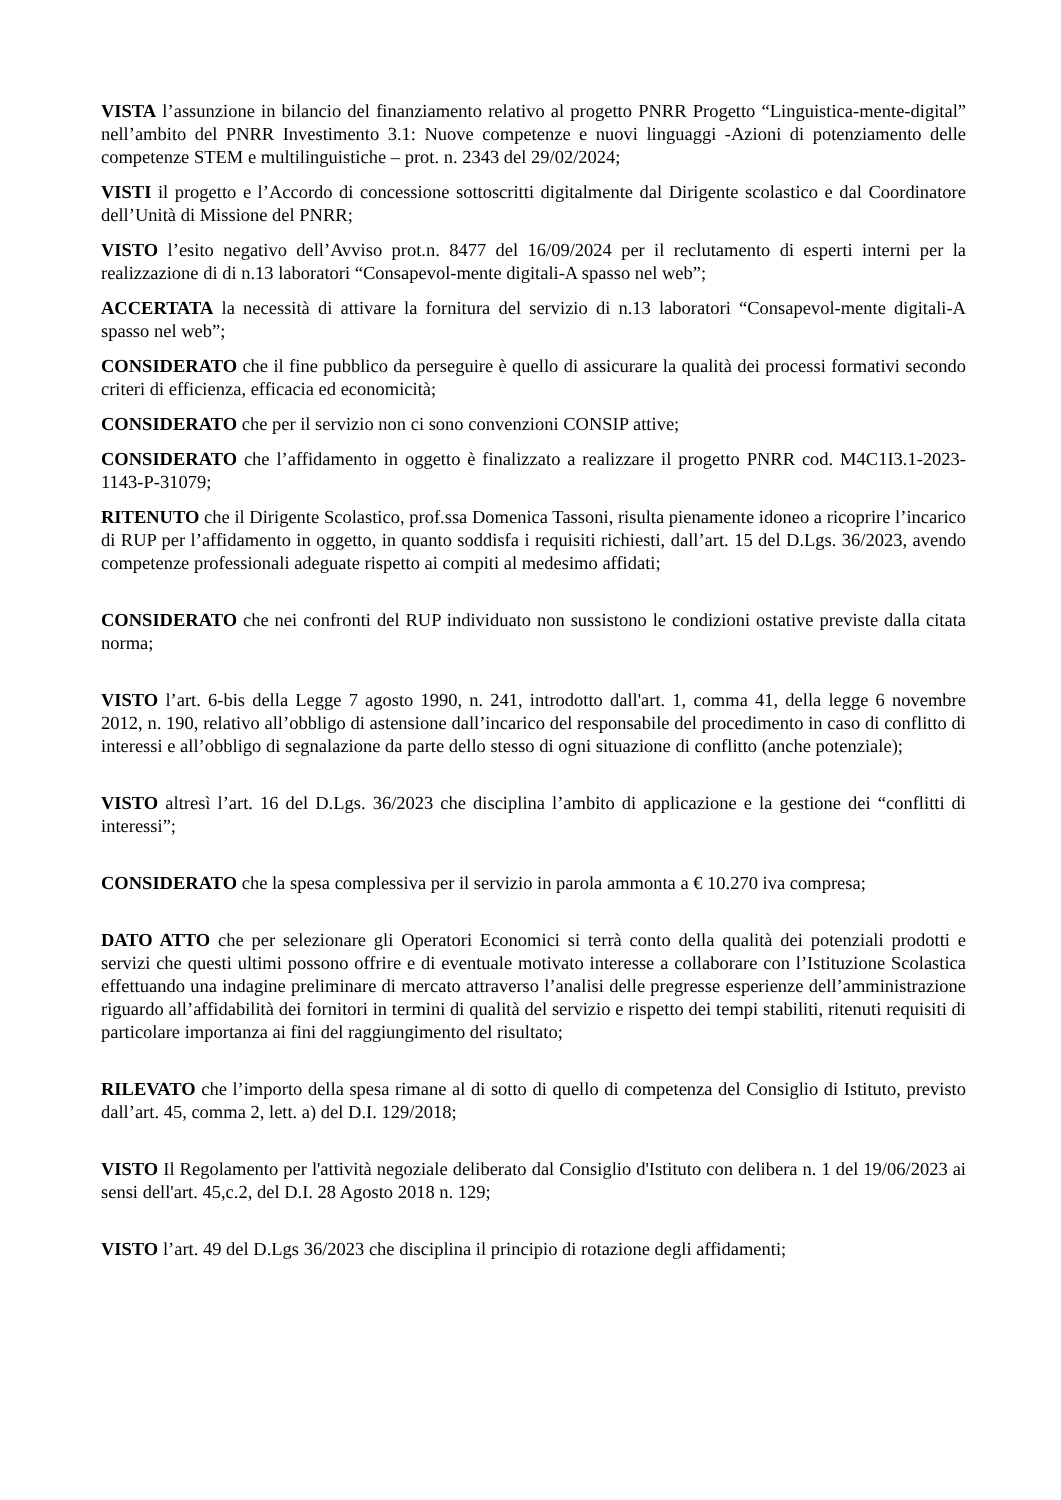VISTA l’assunzione in bilancio del finanziamento relativo al progetto PNRR Progetto “Linguistica-mente-digital” nell’ambito del PNRR Investimento 3.1: Nuove competenze e nuovi linguaggi -Azioni di potenziamento delle competenze STEM e multilinguistiche – prot. n. 2343 del 29/02/2024;
VISTI il progetto e l’Accordo di concessione sottoscritti digitalmente dal Dirigente scolastico e dal Coordinatore dell’Unità di Missione del PNRR;
VISTO l’esito negativo dell’Avviso prot.n. 8477 del 16/09/2024 per il reclutamento di esperti interni per la realizzazione di di n.13 laboratori “Consapevol-mente digitali-A spasso nel web”;
ACCERTATA la necessità di attivare la fornitura del servizio di n.13 laboratori “Consapevol-mente digitali-A spasso nel web”;
CONSIDERATO che il fine pubblico da perseguire è quello di assicurare la qualità dei processi formativi secondo criteri di efficienza, efficacia ed economicità;
CONSIDERATO che per il servizio non ci sono convenzioni CONSIP attive;
CONSIDERATO che l’affidamento in oggetto è finalizzato a realizzare il progetto PNRR cod. M4C1I3.1-2023-1143-P-31079;
RITENUTO che il Dirigente Scolastico, prof.ssa Domenica Tassoni, risulta pienamente idoneo a ricoprire l’incarico di RUP per l’affidamento in oggetto, in quanto soddisfa i requisiti richiesti, dall’art. 15 del D.Lgs. 36/2023, avendo competenze professionali adeguate rispetto ai compiti al medesimo affidati;
CONSIDERATO che nei confronti del RUP individuato non sussistono le condizioni ostative previste dalla citata norma;
VISTO l’art. 6-bis della Legge 7 agosto 1990, n. 241, introdotto dall'art. 1, comma 41, della legge 6 novembre 2012, n. 190, relativo all’obbligo di astensione dall’incarico del responsabile del procedimento in caso di conflitto di interessi e all’obbligo di segnalazione da parte dello stesso di ogni situazione di conflitto (anche potenziale);
VISTO altresì l’art. 16 del D.Lgs. 36/2023 che disciplina l’ambito di applicazione e la gestione dei “conflitti di interessi”;
CONSIDERATO che la spesa complessiva per il servizio in parola ammonta a € 10.270 iva compresa;
DATO ATTO che per selezionare gli Operatori Economici si terrà conto della qualità dei potenziali prodotti e servizi che questi ultimi possono offrire e di eventuale motivato interesse a collaborare con l’Istituzione Scolastica effettuando una indagine preliminare di mercato attraverso l’analisi delle pregresse esperienze dell’amministrazione riguardo all’affidabilità dei fornitori in termini di qualità del servizio e rispetto dei tempi stabiliti, ritenuti requisiti di particolare importanza ai fini del raggiungimento del risultato;
RILEVATO che l’importo della spesa rimane al di sotto di quello di competenza del Consiglio di Istituto, previsto dall’art. 45, comma 2, lett. a) del D.I. 129/2018;
VISTO Il Regolamento per l'attività negoziale deliberato dal Consiglio d'Istituto con delibera n. 1 del 19/06/2023 ai sensi dell'art. 45,c.2, del D.I. 28 Agosto 2018 n. 129;
VISTO l’art. 49 del D.Lgs 36/2023 che disciplina il principio di rotazione degli affidamenti;